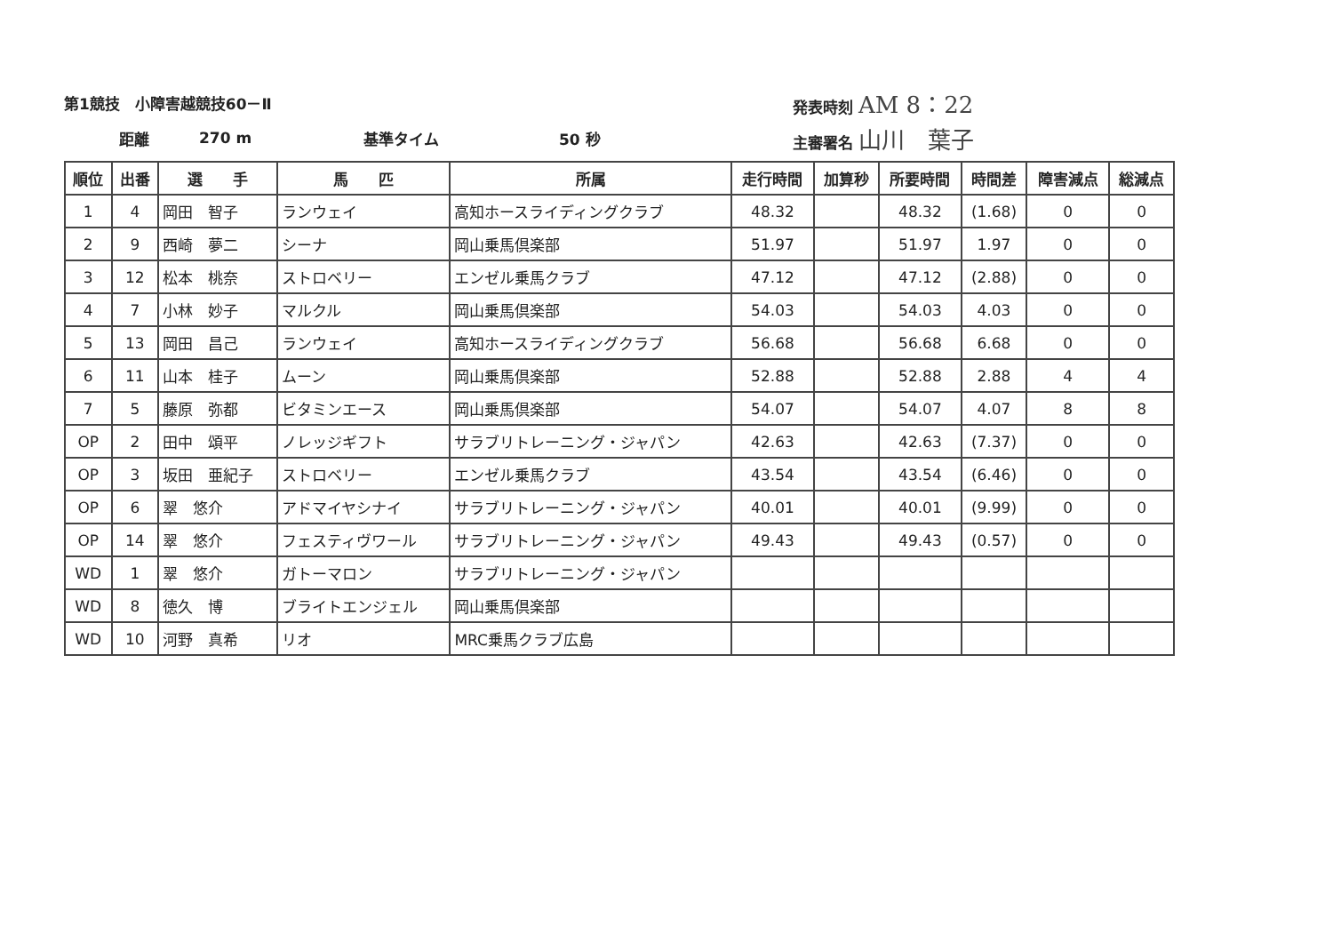第1競技　小障害越競技60－Ⅱ 発表時刻 AM 8：22
距離 270 m 基準タイム 50 秒 主審署名 山川　葉子
| 順位 | 出番 | 選 手 | 馬 匹 | 所属 | 走行時間 | 加算秒 | 所要時間 | 時間差 | 障害減点 | 総減点 |
| --- | --- | --- | --- | --- | --- | --- | --- | --- | --- | --- |
| 1 | 4 | 岡田 智子 | ランウェイ | 高知ホースライディングクラブ | 48.32 | | 48.32 | (1.68) | 0 | 0 |
| 2 | 9 | 西崎 夢二 | シーナ | 岡山乗馬倶楽部 | 51.97 | | 51.97 | 1.97 | 0 | 0 |
| 3 | 12 | 松本 桃奈 | ストロベリー | エンゼル乗馬クラブ | 47.12 | | 47.12 | (2.88) | 0 | 0 |
| 4 | 7 | 小林 妙子 | マルクル | 岡山乗馬倶楽部 | 54.03 | | 54.03 | 4.03 | 0 | 0 |
| 5 | 13 | 岡田 昌己 | ランウェイ | 高知ホースライディングクラブ | 56.68 | | 56.68 | 6.68 | 0 | 0 |
| 6 | 11 | 山本 桂子 | ムーン | 岡山乗馬倶楽部 | 52.88 | | 52.88 | 2.88 | 4 | 4 |
| 7 | 5 | 藤原 弥都 | ビタミンエース | 岡山乗馬倶楽部 | 54.07 | | 54.07 | 4.07 | 8 | 8 |
| OP | 2 | 田中 頌平 | ノレッジギフト | サラブリトレーニング・ジャパン | 42.63 | | 42.63 | (7.37) | 0 | 0 |
| OP | 3 | 坂田 亜紀子 | ストロベリー | エンゼル乗馬クラブ | 43.54 | | 43.54 | (6.46) | 0 | 0 |
| OP | 6 | 翠 悠介 | アドマイヤシナイ | サラブリトレーニング・ジャパン | 40.01 | | 40.01 | (9.99) | 0 | 0 |
| OP | 14 | 翠 悠介 | フェスティヴワール | サラブリトレーニング・ジャパン | 49.43 | | 49.43 | (0.57) | 0 | 0 |
| WD | 1 | 翠 悠介 | ガトーマロン | サラブリトレーニング・ジャパン | | | | | | |
| WD | 8 | 徳久 博 | ブライトエンジェル | 岡山乗馬倶楽部 | | | | | | |
| WD | 10 | 河野 真希 | リオ | MRC乗馬クラブ広島 | | | | | | |